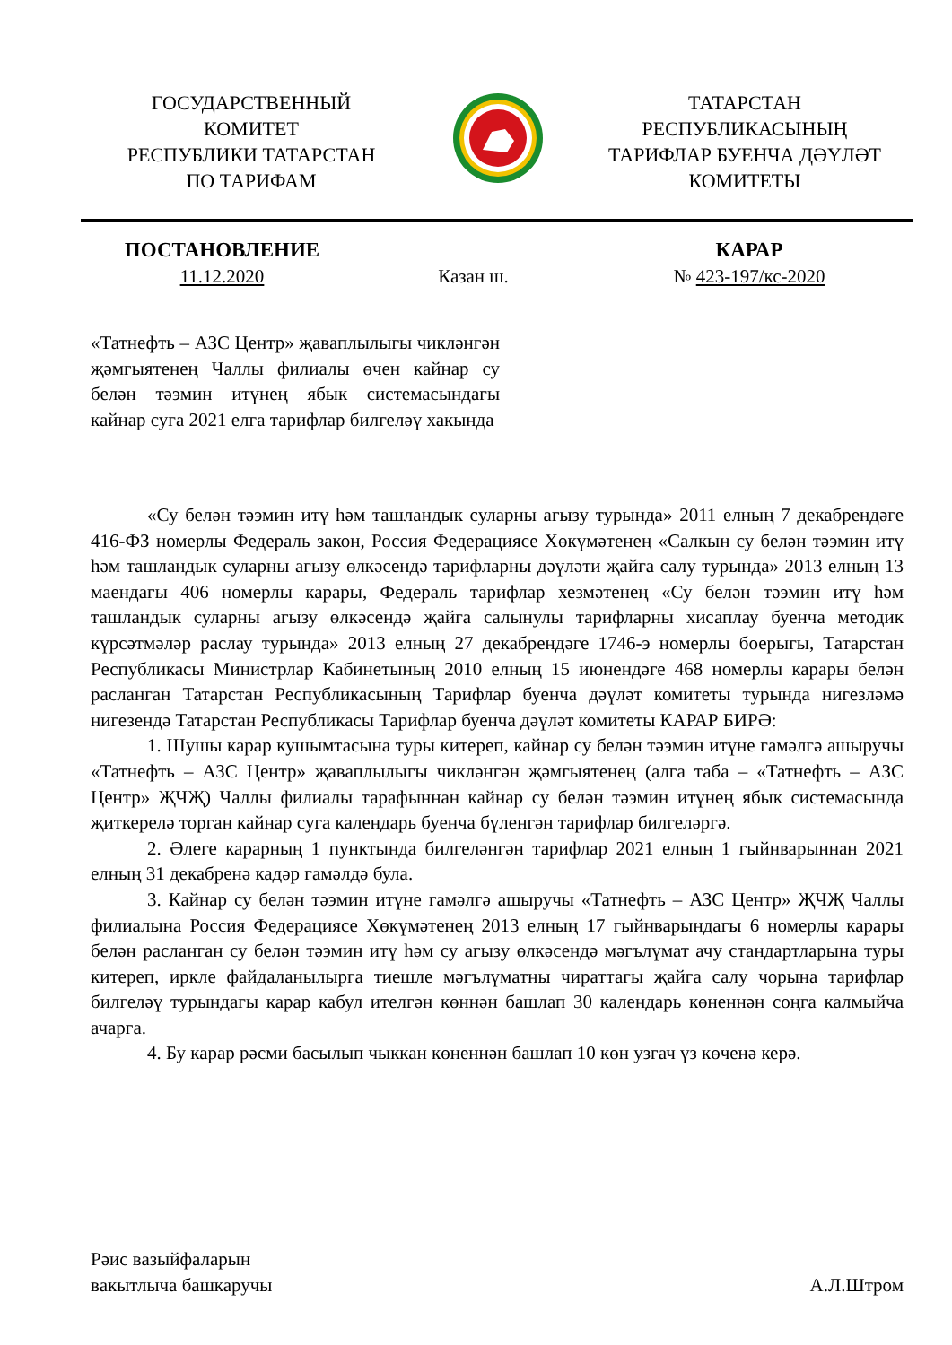ГОСУДАРСТВЕННЫЙ
КОМИТЕТ
РЕСПУБЛИКИ ТАТАРСТАН
ПО ТАРИФАМ
ТАТАРСТАН
РЕСПУБЛИКАСЫНЫҢ
ТАРИФЛАР БУЕНЧА ДӘҮЛӘТ
КОМИТЕТЫ
ПОСТАНОВЛЕНИЕ
11.12.2020
Казан ш.
КАРАР
№ 423-197/кс-2020
«Татнефть – АЗС Центр» җаваплылыгы чикләнгән җәмгыятенең Чаллы филиалы өчен кайнар су белән тәэмин итүнең ябык системасындагы кайнар суга 2021 елга тарифлар билгеләү хакында
«Су белән тәэмин итү һәм ташландык суларны агызу турында» 2011 елның 7 декабрендәге 416-ФЗ номерлы Федераль закон, Россия Федерациясе Хөкүмәтенең «Салкын су белән тәэмин итү һәм ташландык суларны агызу өлкәсендә тарифларны дәүләти җайга салу турында» 2013 елның 13 маендагы 406 номерлы карары, Федераль тарифлар хезмәтенең «Су белән тәэмин итү һәм ташландык суларны агызу өлкәсендә җайга салынулы тарифларны хисаплау буенча методик күрсәтмәләр раслау турында» 2013 елның 27 декабрендәге 1746-э номерлы боерыгы, Татарстан Республикасы Министрлар Кабинетының 2010 елның 15 июнендәге 468 номерлы карары белән расланган Татарстан Республикасының Тарифлар буенча дәүләт комитеты турында нигезләмә нигезендә Татарстан Республикасы Тарифлар буенча дәүләт комитеты КАРАР БИРӘ:
1. Шушы карар кушымтасына туры китереп, кайнар су белән тәэмин итүне гамәлгә ашыручы «Татнефть – АЗС Центр» җаваплылыгы чикләнгән җәмгыятенең (алга таба – «Татнефть – АЗС Центр» ҖЧҖ) Чаллы филиалы тарафыннан кайнар су белән тәэмин итүнең ябык системасында җиткерелә торган кайнар суга календарь буенча бүленгән тарифлар билгеләргә.
2. Әлеге карарның 1 пунктында билгеләнгән тарифлар 2021 елның 1 гыйнварыннан 2021 елның 31 декабренә кадәр гамәлдә була.
3. Кайнар су белән тәэмин итүне гамәлгә ашыручы «Татнефть – АЗС Центр» ҖЧҖ Чаллы филиалына Россия Федерациясе Хөкүмәтенең 2013 елның 17 гыйнварындагы 6 номерлы карары белән расланган су белән тәэмин итү һәм су агызу өлкәсендә мәгълүмат ачу стандартларына туры китереп, иркле файдаланылырга тиешле мәгълүматны чираттагы җайга салу чорына тарифлар билгеләү турындагы карар кабул ителгән көннән башлап 30 календарь көненнән соңга калмыйча ачарга.
4. Бу карар рәсми басылып чыккан көненнән башлап 10 көн узгач үз көченә керә.
Рәис вазыйфаларын
вакытлыча башкаручы
А.Л.Штром